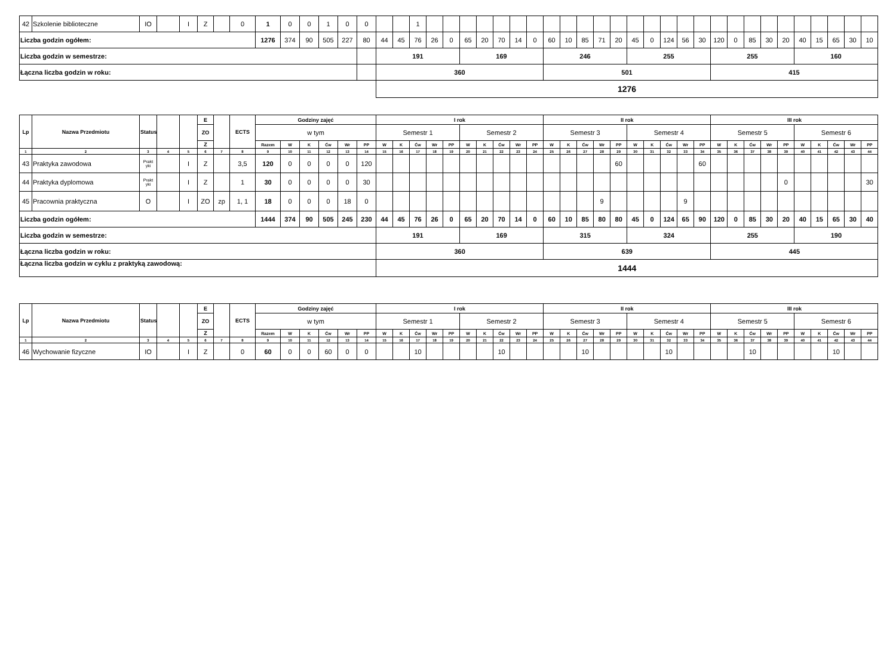| 42 | Szkolenie biblioteczne | IO | | I | Z | | 0 | 1 | 0 | 0 | 1 | 0 | 0 | | | 1 | | | | | | | | | | | | | | | | | | | | | | | | | | | |
| Liczba godzin ogółem: | | | | | | | | 1276 | 374 | 90 | 505 | 227 | 80 | 44 | 45 | 76 | 26 | 0 | 65 | 20 | 70 | 14 | 0 | 60 | 10 | 85 | 71 | 20 | 45 | 0 | 124 | 56 | 30 | 120 | 0 | 85 | 30 | 20 | 40 | 15 | 65 | 30 | 10 |
| Liczba godzin w semestrze: | | | | | | | | | | | | | | 191 | | | | | 169 | | | | | 246 | | | | | 255 | | | | | 255 | | | | | 160 | | | | |
| Łączna liczba godzin w roku: | | | | | | | | | | | | | | 360 | | | | | | | | | | 501 | | | | | | | | | | 415 | | | | | | | | | |
| | | | | | | | | | | | | | | 1276 | | | | | | | | | | | | | | | | | | | | | | | | | | | | | |
| Lp | Nazwa Przedmiotu | Status | | | E | | ECTS | Godziny zajęć | | | | | | I rok | | | | | | | | | | II rok | | | | | | | | | | III rok | | | | | | | | | |
| --- | --- | --- | --- | --- | --- | --- | --- | --- | --- | --- | --- | --- | --- | --- | --- | --- | --- | --- | --- | --- | --- | --- | --- | --- | --- | --- | --- | --- | --- | --- | --- | --- | --- | --- | --- | --- | --- | --- | --- | --- | --- | --- | --- |
| | | | | | ZO | | | w tym | | | | | | Semestr 1 | | | | | Semestr 2 | | | | | Semestr 3 | | | | | Semestr 4 | | | | | Semestr 5 | | | | | Semestr 6 | | | | |
| | | | | | Z | | | Razem | W | K | Ćw | Wr | PP | W | K | Ćw | Wr | PP | W | K | Ćw | Wr | PP | W | K | Ćw | Wr | PP | W | K | Ćw | Wr | PP | W | K | Ćw | Wr | PP | W | K | Ćw | Wr | PP |
| 1 | 2 | 3 | 4 | 5 | 6 | 7 | 8 | 9 | 10 | 11 | 12 | 13 | 14 | 15 | 16 | 17 | 18 | 19 | 20 | 21 | 22 | 23 | 24 | 25 | 26 | 27 | 28 | 29 | 30 | 31 | 32 | 33 | 34 | 35 | 36 | 37 | 38 | 39 | 40 | 41 | 42 | 43 | 44 |
| 43 | Praktyka zawodowa | Prakt yki | | I | Z | | 3,5 | 120 | 0 | 0 | 0 | 0 | 120 | | | | | | | | | | | | | | | 60 | | | | | 60 | | | | | | | | | | |
| 44 | Praktyka dyplomowa | Prakt yki | | I | Z | | 1 | 30 | 0 | 0 | 0 | 0 | 30 | | | | | | | | | | | | | | | | | | | | | | | | | 0 | | | | | 30 |
| 45 | Pracownia praktyczna | O | | I | ZO | zp | 1, 1 | 18 | 0 | 0 | 0 | 18 | 0 | | | | | | | | | | | | | | 9 | | | | | 9 | | | | | | | | | | | |
| Liczba godzin ogółem: | | | | | | | | 1444 | 374 | 90 | 505 | 245 | 230 | 44 | 45 | 76 | 26 | 0 | 65 | 20 | 70 | 14 | 0 | 60 | 10 | 85 | 80 | 80 | 45 | 0 | 124 | 65 | 90 | 120 | 0 | 85 | 30 | 20 | 40 | 15 | 65 | 30 | 40 |
| Liczba godzin w semestrze: | | | | | | | | | | | | | | 191 | | | | | 169 | | | | | 315 | | | | | 324 | | | | | 255 | | | | | 190 | | | | |
| Łączna liczba godzin w roku: | | | | | | | | | | | | | | 360 | | | | | | | | | | 639 | | | | | | | | | | 445 | | | | | | | | | |
| Łączna liczba godzin w cyklu z praktyką zawodową: | | | | | | | | | | | | | | 1444 | | | | | | | | | | | | | | | | | | | | | | | | | | | | | |
| Lp | Nazwa Przedmiotu | Status | | | E | | ECTS | Godziny zajęć | | | | | | I rok | | | | | | | | | | II rok | | | | | | | | | | III rok | | | | | | | | | |
| --- | --- | --- | --- | --- | --- | --- | --- | --- | --- | --- | --- | --- | --- | --- | --- | --- | --- | --- | --- | --- | --- | --- | --- | --- | --- | --- | --- | --- | --- | --- | --- | --- | --- | --- | --- | --- | --- | --- | --- | --- | --- | --- | --- |
| | | | | | ZO | | | w tym | | | | | | Semestr 1 | | | | | Semestr 2 | | | | | Semestr 3 | | | | | Semestr 4 | | | | | Semestr 5 | | | | | Semestr 6 | | | | |
| | | | | | Z | | | Razem | W | K | Ćw | Wr | PP | W | K | Ćw | Wr | PP | W | K | Ćw | Wr | PP | W | K | Ćw | Wr | PP | W | K | Ćw | Wr | PP | W | K | Ćw | Wr | PP | W | K | Ćw | Wr | PP |
| 1 | 2 | 3 | 4 | 5 | 6 | 7 | 8 | 9 | 10 | 11 | 12 | 13 | 14 | 15 | 16 | 17 | 18 | 19 | 20 | 21 | 22 | 23 | 24 | 25 | 26 | 27 | 28 | 29 | 30 | 31 | 32 | 33 | 34 | 35 | 36 | 37 | 38 | 39 | 40 | 41 | 42 | 43 | 44 |
| 46 | Wychowanie fizyczne | IO | | I | Z | | 0 | 60 | 0 | 0 | 60 | 0 | 0 | | | 10 | | | | | 10 | | | | | 10 | | | | | 10 | | | | | 10 | | | | | 10 | | |